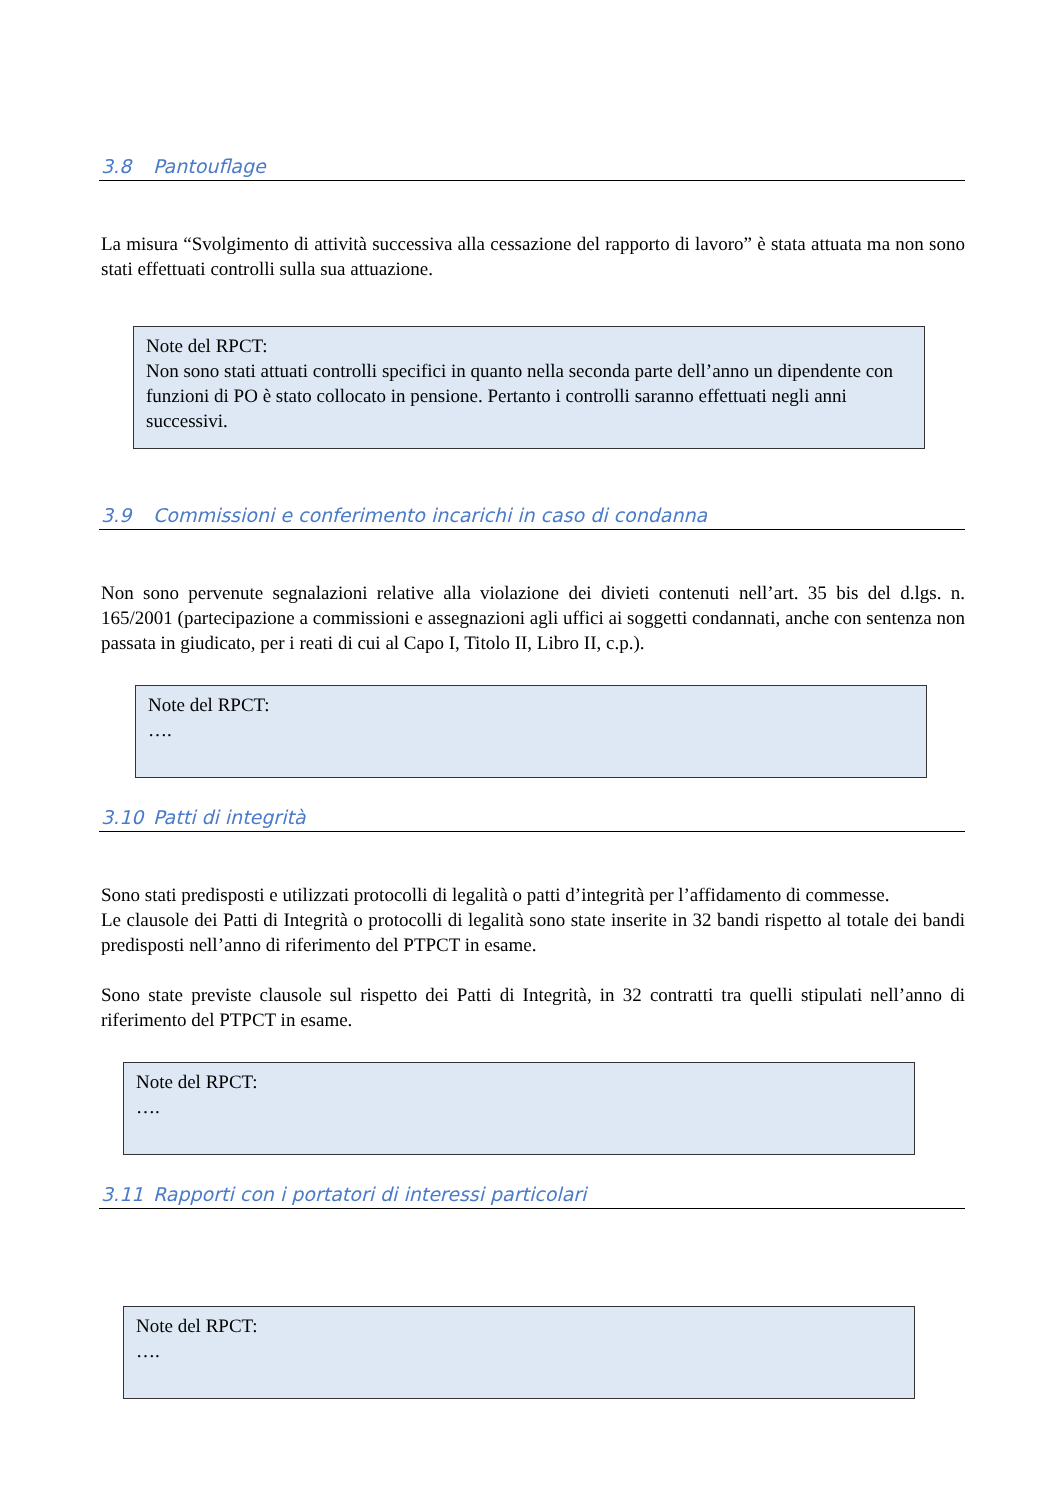3.8 Pantouflage
La misura “Svolgimento di attività successiva alla cessazione del rapporto di lavoro” è stata attuata ma non sono stati effettuati controlli sulla sua attuazione.
Note del RPCT:
Non sono stati attuati controlli specifici in quanto nella seconda parte dell’anno un dipendente con funzioni di PO è stato collocato in pensione. Pertanto i controlli saranno effettuati negli anni successivi.
3.9 Commissioni e conferimento incarichi in caso di condanna
Non sono pervenute segnalazioni relative alla violazione dei divieti contenuti nell’art. 35 bis del d.lgs. n. 165/2001 (partecipazione a commissioni e assegnazioni agli uffici ai soggetti condannati, anche con sentenza non passata in giudicato, per i reati di cui al Capo I, Titolo II, Libro II, c.p.).
Note del RPCT:
….
3.10 Patti di integrità
Sono stati predisposti e utilizzati protocolli di legalità o patti d’integrità per l’affidamento di commesse.
Le clausole dei Patti di Integrità o protocolli di legalità sono state inserite in 32 bandi rispetto al totale dei bandi predisposti nell’anno di riferimento del PTPCT in esame.
Sono state previste clausole sul rispetto dei Patti di Integrità, in 32 contratti tra quelli stipulati nell’anno di riferimento del PTPCT in esame.
Note del RPCT:
….
3.11 Rapporti con i portatori di interessi particolari
Note del RPCT:
….